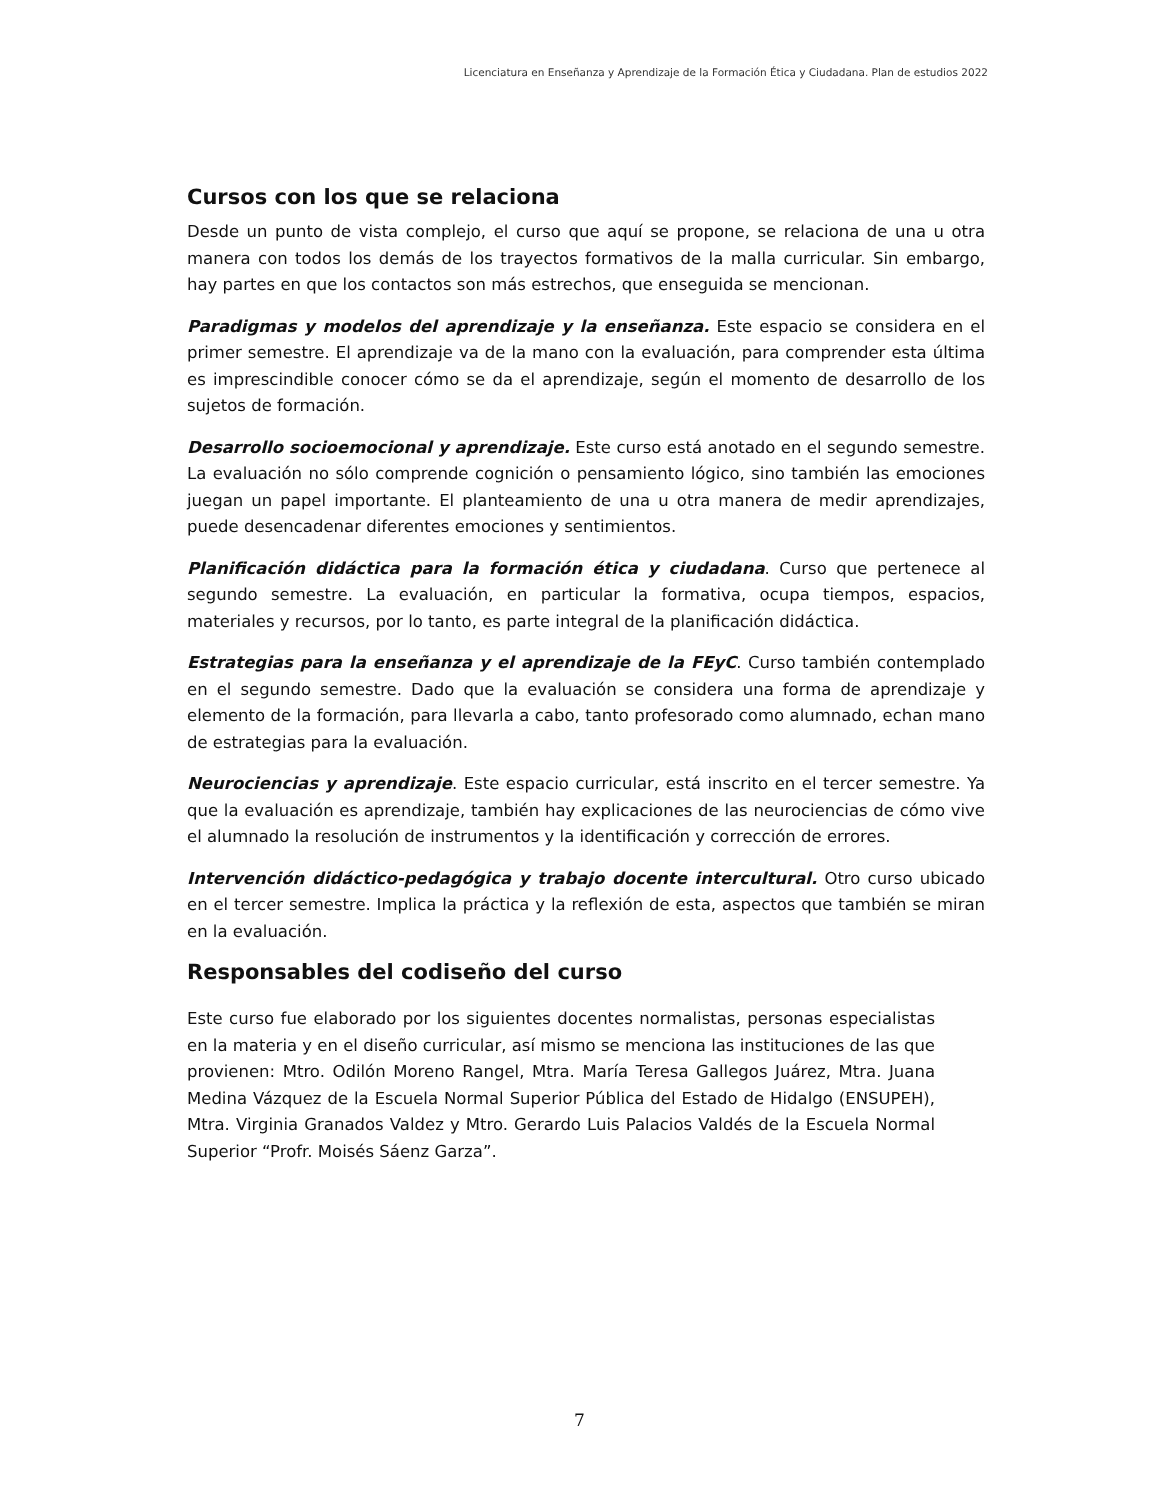Licenciatura en Enseñanza y Aprendizaje de la Formación Ética y Ciudadana. Plan de estudios 2022
Cursos con los que se relaciona
Desde un punto de vista complejo, el curso que aquí se propone, se relaciona de una u otra manera con todos los demás de los trayectos formativos de la malla curricular. Sin embargo, hay partes en que los contactos son más estrechos, que enseguida se mencionan.
Paradigmas y modelos del aprendizaje y la enseñanza. Este espacio se considera en el primer semestre. El aprendizaje va de la mano con la evaluación, para comprender esta última es imprescindible conocer cómo se da el aprendizaje, según el momento de desarrollo de los sujetos de formación.
Desarrollo socioemocional y aprendizaje. Este curso está anotado en el segundo semestre. La evaluación no sólo comprende cognición o pensamiento lógico, sino también las emociones juegan un papel importante. El planteamiento de una u otra manera de medir aprendizajes, puede desencadenar diferentes emociones y sentimientos.
Planificación didáctica para la formación ética y ciudadana. Curso que pertenece al segundo semestre. La evaluación, en particular la formativa, ocupa tiempos, espacios, materiales y recursos, por lo tanto, es parte integral de la planificación didáctica.
Estrategias para la enseñanza y el aprendizaje de la FEyC. Curso también contemplado en el segundo semestre. Dado que la evaluación se considera una forma de aprendizaje y elemento de la formación, para llevarla a cabo, tanto profesorado como alumnado, echan mano de estrategias para la evaluación.
Neurociencias y aprendizaje. Este espacio curricular, está inscrito en el tercer semestre. Ya que la evaluación es aprendizaje, también hay explicaciones de las neurociencias de cómo vive el alumnado la resolución de instrumentos y la identificación y corrección de errores.
Intervención didáctico-pedagógica y trabajo docente intercultural. Otro curso ubicado en el tercer semestre. Implica la práctica y la reflexión de esta, aspectos que también se miran en la evaluación.
Responsables del codiseño del curso
Este curso fue elaborado por los siguientes docentes normalistas, personas especialistas en la materia y en el diseño curricular, así mismo se menciona las instituciones de las que provienen: Mtro. Odilón Moreno Rangel, Mtra. María Teresa Gallegos Juárez, Mtra. Juana Medina Vázquez de la Escuela Normal Superior Pública del Estado de Hidalgo (ENSUPEH), Mtra. Virginia Granados Valdez y Mtro. Gerardo Luis Palacios Valdés de la Escuela Normal Superior “Profr. Moisés Sáenz Garza”.
7